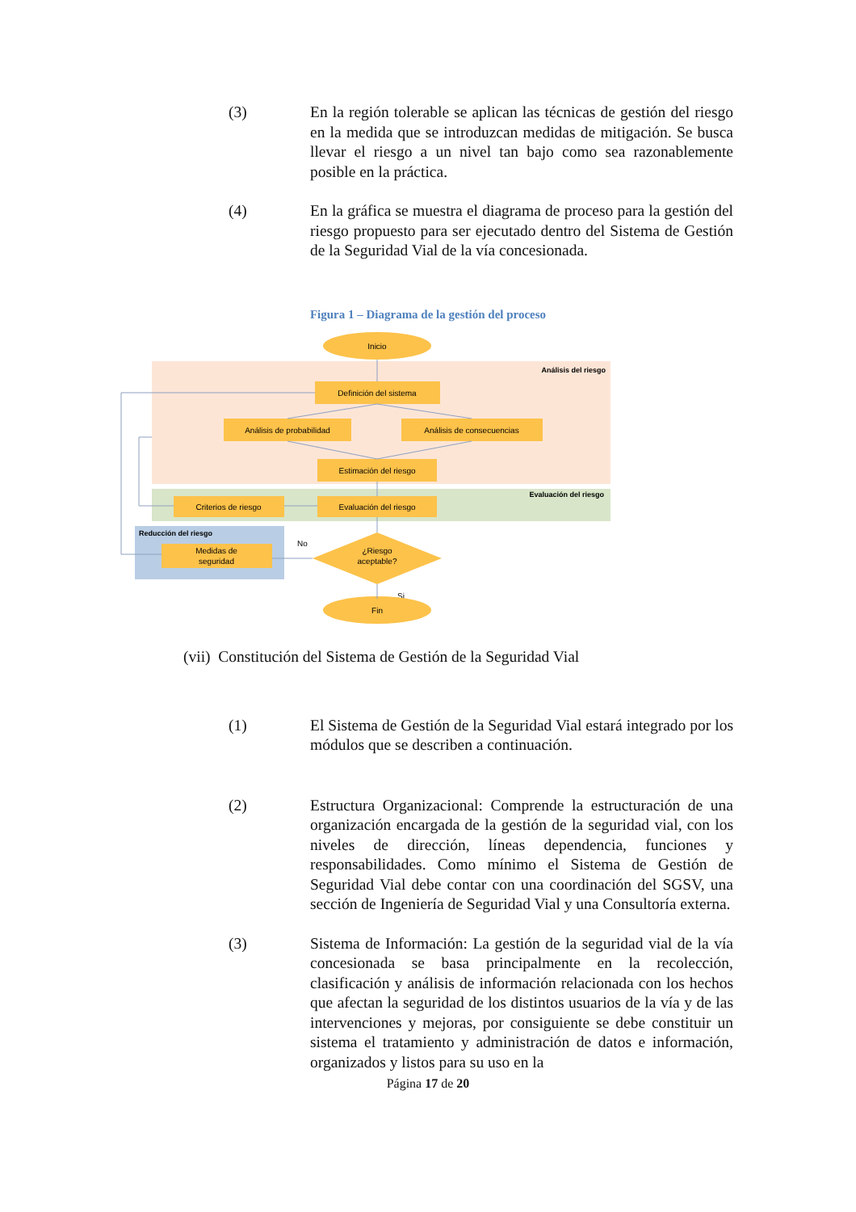(3) En la región tolerable se aplican las técnicas de gestión del riesgo en la medida que se introduzcan medidas de mitigación. Se busca llevar el riesgo a un nivel tan bajo como sea razonablemente posible en la práctica.
(4) En la gráfica se muestra el diagrama de proceso para la gestión del riesgo propuesto para ser ejecutado dentro del Sistema de Gestión de la Seguridad Vial de la vía concesionada.
Figura 1 – Diagrama de la gestión del proceso
Inicio
Análisis del riesgo
Definición del sistema
Análisis de probabilidad
Análisis de consecuencias
Estimación del riesgo
Evaluación del riesgo
Criterios de riesgo
Evaluación del riesgo
Reducción del riesgo
Medidas de
seguridad
¿Riesgo
aceptable?
No
Si
Fin
(vii) Constitución del Sistema de Gestión de la Seguridad Vial
(1) El Sistema de Gestión de la Seguridad Vial estará integrado por los módulos que se describen a continuación.
(2) Estructura Organizacional: Comprende la estructuración de una organización encargada de la gestión de la seguridad vial, con los niveles de dirección, líneas dependencia, funciones y responsabilidades. Como mínimo el Sistema de Gestión de Seguridad Vial debe contar con una coordinación del SGSV, una sección de Ingeniería de Seguridad Vial y una Consultoría externa.
(3) Sistema de Información: La gestión de la seguridad vial de la vía concesionada se basa principalmente en la recolección, clasificación y análisis de información relacionada con los hechos que afectan la seguridad de los distintos usuarios de la vía y de las intervenciones y mejoras, por consiguiente se debe constituir un sistema el tratamiento y administración de datos e información, organizados y listos para su uso en la
Página 17 de 20